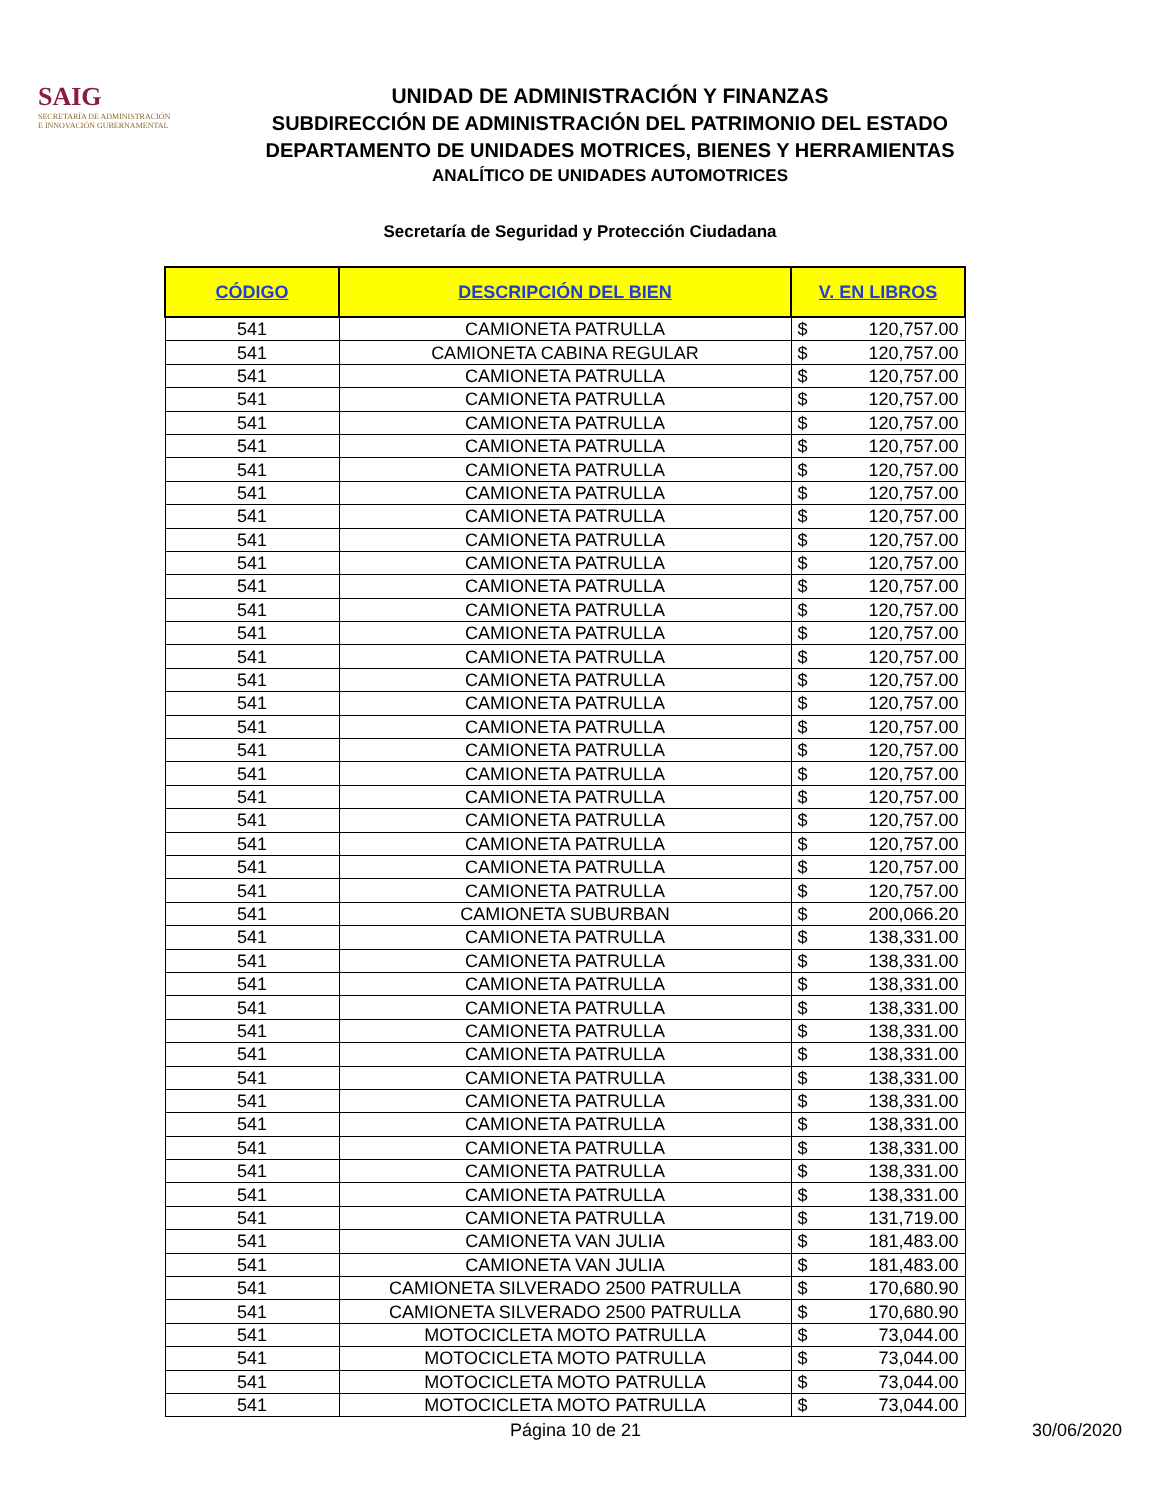SAIG
SECRETARÍA DE ADMINISTRACIÓN
E INNOVACIÓN GUBERNAMENTAL
UNIDAD DE ADMINISTRACIÓN Y FINANZAS
SUBDIRECCIÓN DE ADMINISTRACIÓN DEL PATRIMONIO DEL ESTADO
DEPARTAMENTO DE UNIDADES MOTRICES, BIENES Y HERRAMIENTAS
ANALÍTICO DE UNIDADES AUTOMOTRICES
Secretaría de Seguridad y Protección Ciudadana
| CÓDIGO | DESCRIPCIÓN DEL BIEN | V. EN LIBROS | |
| --- | --- | --- | --- |
| 541 | CAMIONETA PATRULLA | $ | 120,757.00 |
| 541 | CAMIONETA CABINA REGULAR | $ | 120,757.00 |
| 541 | CAMIONETA PATRULLA | $ | 120,757.00 |
| 541 | CAMIONETA PATRULLA | $ | 120,757.00 |
| 541 | CAMIONETA PATRULLA | $ | 120,757.00 |
| 541 | CAMIONETA PATRULLA | $ | 120,757.00 |
| 541 | CAMIONETA PATRULLA | $ | 120,757.00 |
| 541 | CAMIONETA PATRULLA | $ | 120,757.00 |
| 541 | CAMIONETA PATRULLA | $ | 120,757.00 |
| 541 | CAMIONETA PATRULLA | $ | 120,757.00 |
| 541 | CAMIONETA PATRULLA | $ | 120,757.00 |
| 541 | CAMIONETA PATRULLA | $ | 120,757.00 |
| 541 | CAMIONETA PATRULLA | $ | 120,757.00 |
| 541 | CAMIONETA PATRULLA | $ | 120,757.00 |
| 541 | CAMIONETA PATRULLA | $ | 120,757.00 |
| 541 | CAMIONETA PATRULLA | $ | 120,757.00 |
| 541 | CAMIONETA PATRULLA | $ | 120,757.00 |
| 541 | CAMIONETA PATRULLA | $ | 120,757.00 |
| 541 | CAMIONETA PATRULLA | $ | 120,757.00 |
| 541 | CAMIONETA PATRULLA | $ | 120,757.00 |
| 541 | CAMIONETA PATRULLA | $ | 120,757.00 |
| 541 | CAMIONETA PATRULLA | $ | 120,757.00 |
| 541 | CAMIONETA PATRULLA | $ | 120,757.00 |
| 541 | CAMIONETA PATRULLA | $ | 120,757.00 |
| 541 | CAMIONETA PATRULLA | $ | 120,757.00 |
| 541 | CAMIONETA SUBURBAN | $ | 200,066.20 |
| 541 | CAMIONETA PATRULLA | $ | 138,331.00 |
| 541 | CAMIONETA PATRULLA | $ | 138,331.00 |
| 541 | CAMIONETA PATRULLA | $ | 138,331.00 |
| 541 | CAMIONETA PATRULLA | $ | 138,331.00 |
| 541 | CAMIONETA PATRULLA | $ | 138,331.00 |
| 541 | CAMIONETA PATRULLA | $ | 138,331.00 |
| 541 | CAMIONETA PATRULLA | $ | 138,331.00 |
| 541 | CAMIONETA PATRULLA | $ | 138,331.00 |
| 541 | CAMIONETA PATRULLA | $ | 138,331.00 |
| 541 | CAMIONETA PATRULLA | $ | 138,331.00 |
| 541 | CAMIONETA PATRULLA | $ | 138,331.00 |
| 541 | CAMIONETA PATRULLA | $ | 138,331.00 |
| 541 | CAMIONETA PATRULLA | $ | 131,719.00 |
| 541 | CAMIONETA VAN JULIA | $ | 181,483.00 |
| 541 | CAMIONETA VAN JULIA | $ | 181,483.00 |
| 541 | CAMIONETA SILVERADO 2500 PATRULLA | $ | 170,680.90 |
| 541 | CAMIONETA SILVERADO 2500 PATRULLA | $ | 170,680.90 |
| 541 | MOTOCICLETA MOTO PATRULLA | $ | 73,044.00 |
| 541 | MOTOCICLETA MOTO PATRULLA | $ | 73,044.00 |
| 541 | MOTOCICLETA MOTO PATRULLA | $ | 73,044.00 |
| 541 | MOTOCICLETA MOTO PATRULLA | $ | 73,044.00 |
Página 10 de 21 30/06/2020